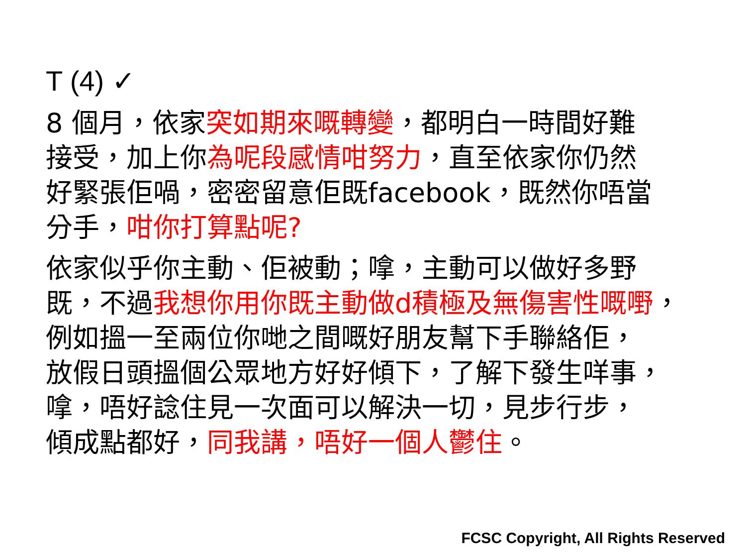T (4) ✓
8 個月，依家突如期來嘅轉變，都明白一時間好難
接受，加上你為呢段感情咁努力，直至依家你仍然
好緊張佢喎，密密留意佢既facebook，既然你唔當
分手，咁你打算點呢?
依家似乎你主動、佢被動；嗱，主動可以做好多野
既，不過我想你用你既主動做d積極及無傷害性嘅嘢，
例如搵一至兩位你哋之間嘅好朋友幫下手聯絡佢，
放假日頭搵個公眾地方好好傾下，了解下發生咩事，
嗱，唔好諗住見一次面可以解決一切，見步行步，
傾成點都好，同我講，唔好一個人鬱住。
FCSC Copyright, All Rights Reserved